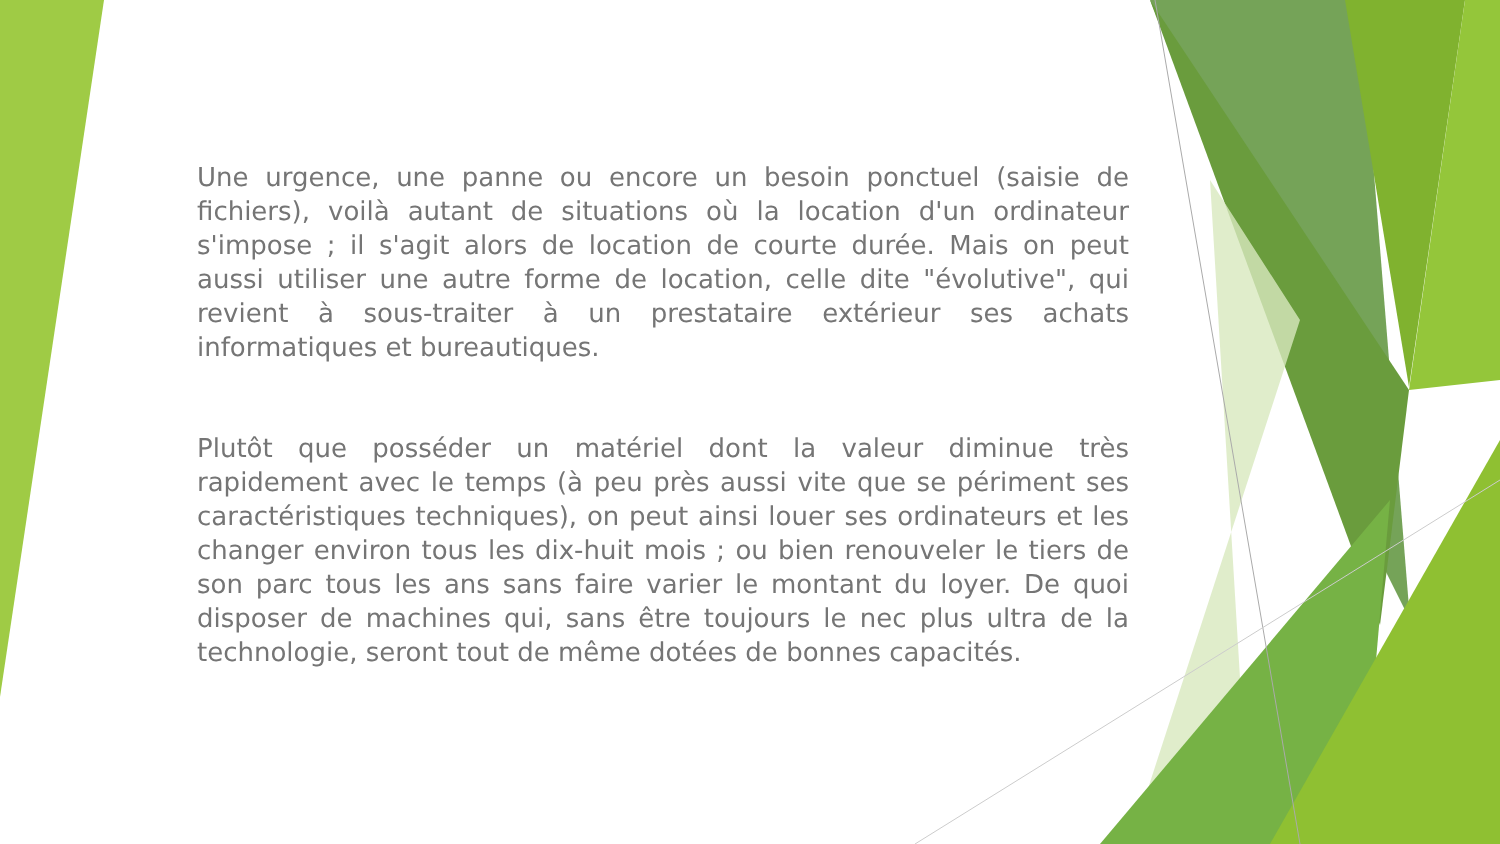Une urgence, une panne ou encore un besoin ponctuel (saisie de fichiers), voilà autant de situations où la location d'un ordinateur s'impose ; il s'agit alors de location de courte durée. Mais on peut aussi utiliser une autre forme de location, celle dite "évolutive", qui revient à sous-traiter à un prestataire extérieur ses achats informatiques et bureautiques.
Plutôt que posséder un matériel dont la valeur diminue très rapidement avec le temps (à peu près aussi vite que se périment ses caractéristiques techniques), on peut ainsi louer ses ordinateurs et les changer environ tous les dix-huit mois ; ou bien renouveler le tiers de son parc tous les ans sans faire varier le montant du loyer. De quoi disposer de machines qui, sans être toujours le nec plus ultra de la technologie, seront tout de même dotées de bonnes capacités.